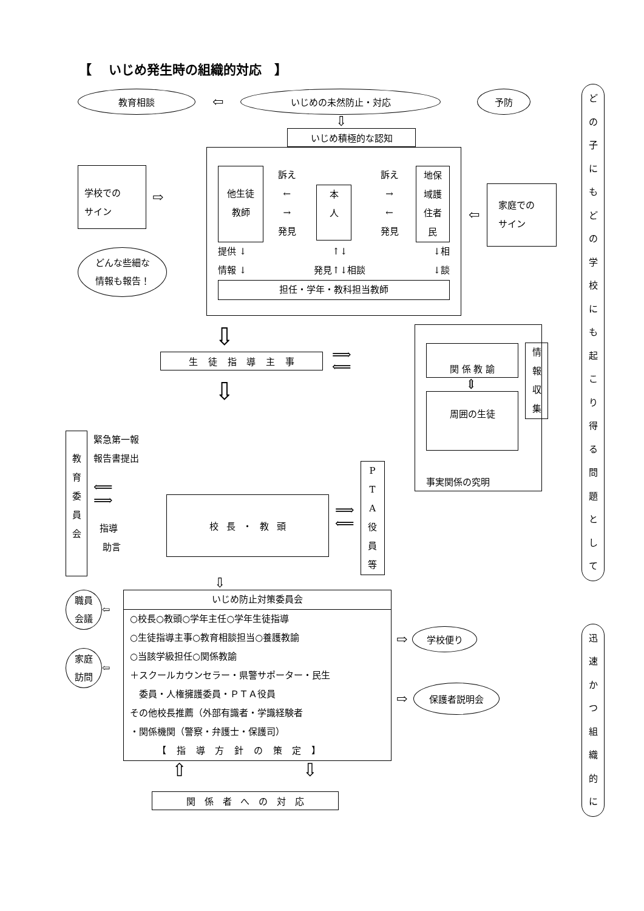【　 いじめ発生時の組織的対応　】
教育相談
⇦
いじめの未然防止・対応 予防
⇩
いじめ積極的な認知
学校での
サイン
⇨
どんな些細な
情報も報告！
他生徒
教師
訴え
←
→
発見
本
人
訴え
→
←
発見
地保
域護
住者
民
提供 ↓ ↑↓ ↓相
情報 ↓ 発見↑↓相談 ↓談
担任・学年・教科担当教師
⇦
家庭での
サイン
⇩
生 徒 指 導 主 事
⟹
⟸
⇩
関 係 教 諭
⇕
周囲の生徒
事実関係の究明
情
報
収
集
教
育
委
員
会
緊急第一報
報告書提出
⟸
⟹
指導
　助言
校 長 ・ 教 頭
⟹
⟸
P
T
A
役
員
等
⇩
職員
会議
⇦
家庭
訪問
⇦
いじめ防止対策委員会
○校長○教頭○学年主任○学年生徒指導
○生徒指導主事○教育相談担当○養護教諭
○当該学級担任○関係教諭
＋スクールカウンセラー・県警サポーター・民生
　委員・人権擁護委員・ＰＴＡ役員
その他校長推薦（外部有識者・学識経験者
・関係機関（警察・弁護士・保護司）
【 指 導 方 針 の 策 定 】
⇨
学校便り
⇨
保護者説明会
⇧ ⇩
関 係 者 へ の 対 応
ど
の
子
に
も
ど
の
学
校
に
も
起
こ
り
得
る
問
題
と
し
て
迅
速
か
つ
組
織
的
に